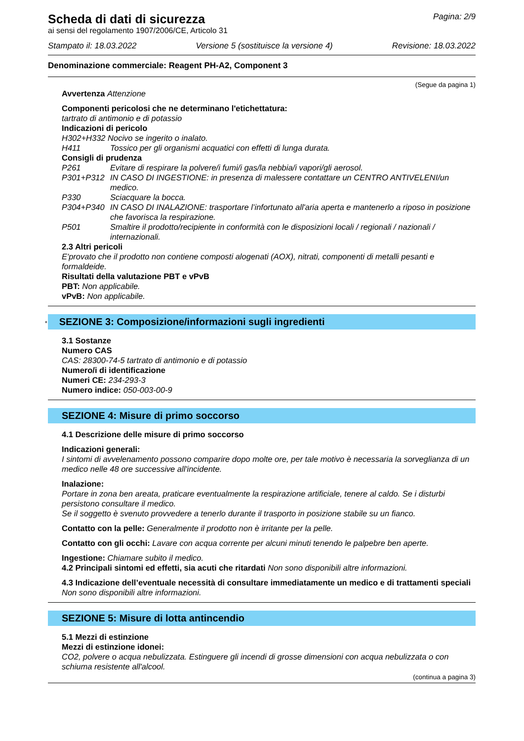Scheda di dati di sicurezza
ai sensi del regolamento 1907/2006/CE, Articolo 31
Pagina: 2/9
Stampato il: 18.03.2022 Versione 5 (sostituisce la versione 4) Revisione: 18.03.2022
Denominazione commerciale: Reagent PH-A2, Component 3
(Segue da pagina 1)
Avvertenza Attenzione
Componenti pericolosi che ne determinano l'etichettatura:
tartrato di antimonio e di potassio
Indicazioni di pericolo
H302+H332 Nocivo se ingerito o inalato.
H411 Tossico per gli organismi acquatici con effetti di lunga durata.
Consigli di prudenza
P261 Evitare di respirare la polvere/i fumi/i gas/la nebbia/i vapori/gli aerosol.
P301+P312 IN CASO DI INGESTIONE: in presenza di malessere contattare un CENTRO ANTIVELENI/un medico.
P330 Sciacquare la bocca.
P304+P340 IN CASO DI INALAZIONE: trasportare l’infortunato all'aria aperta e mantenerlo a riposo in posizione che favorisca la respirazione.
P501 Smaltire il prodotto/recipiente in conformità con le disposizioni locali / regionali / nazionali / internazionali.
2.3 Altri pericoli
E'provato che il prodotto non contiene composti alogenati (AOX), nitrati, componenti di metalli pesanti e formaldeide.
Risultati della valutazione PBT e vPvB
PBT: Non applicabile.
vPvB: Non applicabile.
* SEZIONE 3: Composizione/informazioni sugli ingredienti
3.1 Sostanze
Numero CAS
CAS: 28300-74-5 tartrato di antimonio e di potassio
Numero/i di identificazione
Numeri CE: 234-293-3
Numero indice: 050-003-00-9
SEZIONE 4: Misure di primo soccorso
4.1 Descrizione delle misure di primo soccorso
Indicazioni generali:
I sintomi di avvelenamento possono comparire dopo molte ore, per tale motivo è necessaria la sorveglianza di un medico nelle 48 ore successive all'incidente.
Inalazione:
Portare in zona ben areata, praticare eventualmente la respirazione artificiale, tenere al caldo. Se i disturbi persistono consultare il medico.
Se il soggetto è svenuto provvedere a tenerlo durante il trasporto in posizione stabile su un fianco.
Contatto con la pelle: Generalmente il prodotto non è irritante per la pelle.
Contatto con gli occhi: Lavare con acqua corrente per alcuni minuti tenendo le palpebre ben aperte.
Ingestione: Chiamare subito il medico.
4.2 Principali sintomi ed effetti, sia acuti che ritardati Non sono disponibili altre informazioni.
4.3 Indicazione dell’eventuale necessità di consultare immediatamente un medico e di trattamenti speciali
Non sono disponibili altre informazioni.
SEZIONE 5: Misure di lotta antincendio
5.1 Mezzi di estinzione
Mezzi di estinzione idonei:
CO2, polvere o acqua nebulizzata. Estinguere gli incendi di grosse dimensioni con acqua nebulizzata o con schiuma resistente all'alcool.
(continua a pagina 3)